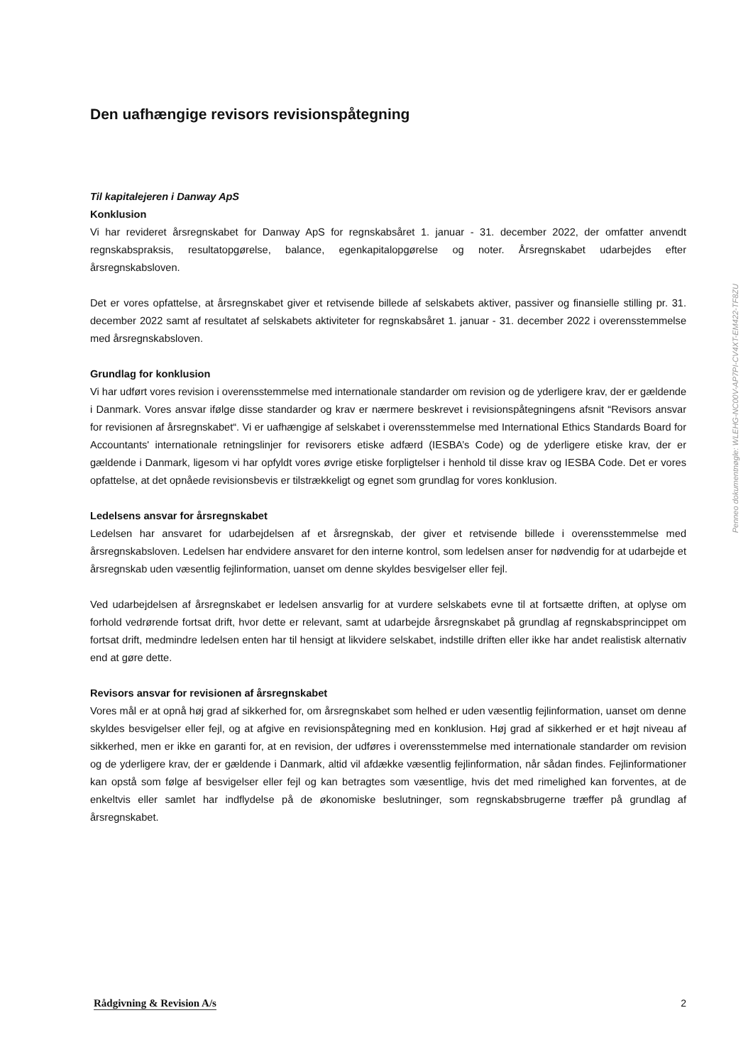Den uafhængige revisors revisionspåtegning
Til kapitalejeren i Danway ApS
Konklusion
Vi har revideret årsregnskabet for Danway ApS for regnskabsåret 1. januar - 31. december 2022, der omfatter anvendt regnskabspraksis, resultatopgørelse, balance, egenkapitalopgørelse og noter. Årsregnskabet udarbejdes efter årsregnskabsloven.
Det er vores opfattelse, at årsregnskabet giver et retvisende billede af selskabets aktiver, passiver og finansielle stilling pr. 31. december 2022 samt af resultatet af selskabets aktiviteter for regnskabsåret 1. januar - 31. december 2022 i overensstemmelse med årsregnskabsloven.
Grundlag for konklusion
Vi har udført vores revision i overensstemmelse med internationale standarder om revision og de yderligere krav, der er gældende i Danmark. Vores ansvar ifølge disse standarder og krav er nærmere beskrevet i revisionspåtegningens afsnit “Revisors ansvar for revisionen af årsregnskabet“. Vi er uafhængige af selskabet i overensstemmelse med International Ethics Standards Board for Accountants' internationale retningslinjer for revisorers etiske adfærd (IESBA’s Code) og de yderligere etiske krav, der er gældende i Danmark, ligesom vi har opfyldt vores øvrige etiske forpligtelser i henhold til disse krav og IESBA Code. Det er vores opfattelse, at det opnåede revisionsbevis er tilstrækkeligt og egnet som grundlag for vores konklusion.
Ledelsens ansvar for årsregnskabet
Ledelsen har ansvaret for udarbejdelsen af et årsregnskab, der giver et retvisende billede i overensstemmelse med årsregnskabsloven. Ledelsen har endvidere ansvaret for den interne kontrol, som ledelsen anser for nødvendig for at udarbejde et årsregnskab uden væsentlig fejlinformation, uanset om denne skyldes besvigelser eller fejl.
Ved udarbejdelsen af årsregnskabet er ledelsen ansvarlig for at vurdere selskabets evne til at fortsætte driften, at oplyse om forhold vedrørende fortsat drift, hvor dette er relevant, samt at udarbejde årsregnskabet på grundlag af regnskabsprincippet om fortsat drift, medmindre ledelsen enten har til hensigt at likvidere selskabet, indstille driften eller ikke har andet realistisk alternativ end at gøre dette.
Revisors ansvar for revisionen af årsregnskabet
Vores mål er at opnå høj grad af sikkerhed for, om årsregnskabet som helhed er uden væsentlig fejlinformation, uanset om denne skyldes besvigelser eller fejl, og at afgive en revisionspåtegning med en konklusion. Høj grad af sikkerhed er et højt niveau af sikkerhed, men er ikke en garanti for, at en revision, der udføres i overensstemmelse med internationale standarder om revision og de yderligere krav, der er gældende i Danmark, altid vil afdække væsentlig fejlinformation, når sådan findes. Fejlinformationer kan opstå som følge af besvigelser eller fejl og kan betragtes som væsentlige, hvis det med rimelighed kan forventes, at de enkeltvis eller samlet har indflydelse på de økonomiske beslutninger, som regnskabsbrugerne træffer på grundlag af årsregnskabet.
Penneo dokumentnøgle: WLEHG-NC00V-AP7PI-CV4XT-EM422-TF8ZU
Rådgivning & Revision A/s 2